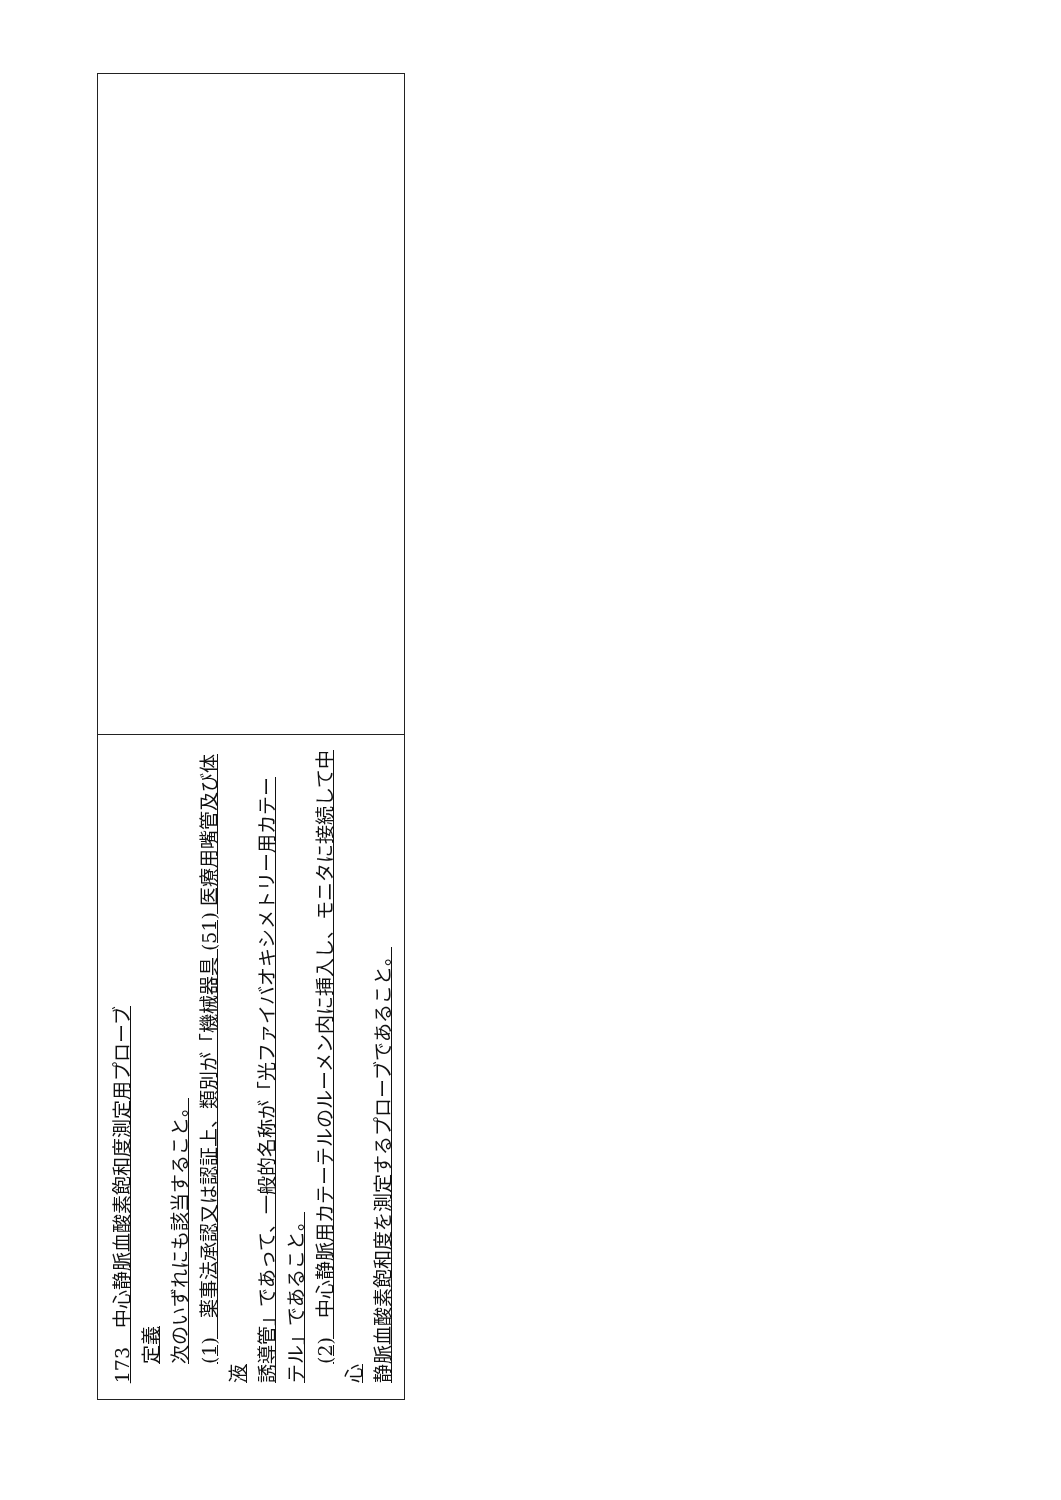| 173 中心静脈血酸素飽和度測定用プローブ 定義 次のいずれにも該当すること。 (1) 薬事法承認又は認証上、類別が「機械器具 (51) 医療用嘴管及び体液 誘導管」であって、一般的名称が「光ファイバオキシメトリー用カテー テル」であること。 (2) 中心静脈用カテーテルのルーメン内に挿入し、モニタに接続して中心 静脈血酸素飽和度を測定するプローブであること。 |